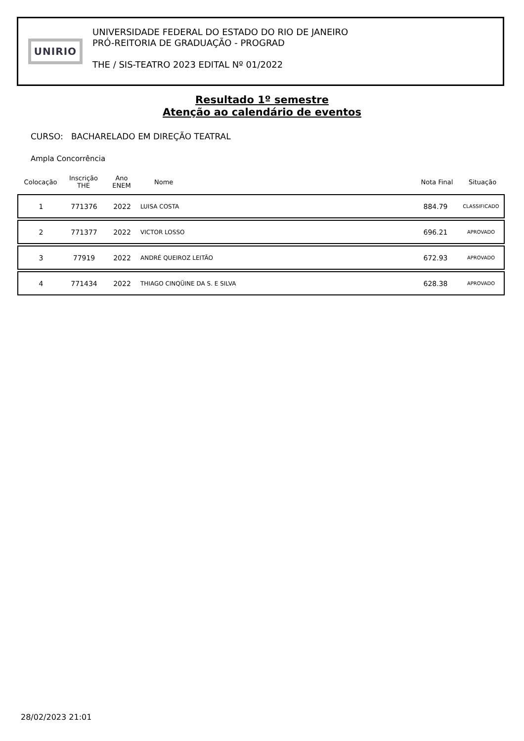UNIRIO
UNIVERSIDADE FEDERAL DO ESTADO DO RIO DE JANEIRO
PRÓ-REITORIA DE GRADUAÇÃO - PROGRAD
THE / SIS-TEATRO 2023 EDITAL Nº 01/2022
Resultado 1º semestre
Atenção ao calendário de eventos
CURSO: BACHARELADO EM DIREÇÃO TEATRAL
Ampla Concorrência
| Colocação | Inscrição THE | Ano ENEM | Nome | Nota Final | Situação |
| --- | --- | --- | --- | --- | --- |
| 1 | 771376 | 2022 | LUISA COSTA | 884.79 | CLASSIFICADO |
| 2 | 771377 | 2022 | VICTOR LOSSO | 696.21 | APROVADO |
| 3 | 77919 | 2022 | ANDRÉ QUEIROZ LEITÃO | 672.93 | APROVADO |
| 4 | 771434 | 2022 | THIAGO CINQÜINE DA S. E SILVA | 628.38 | APROVADO |
28/02/2023 21:01